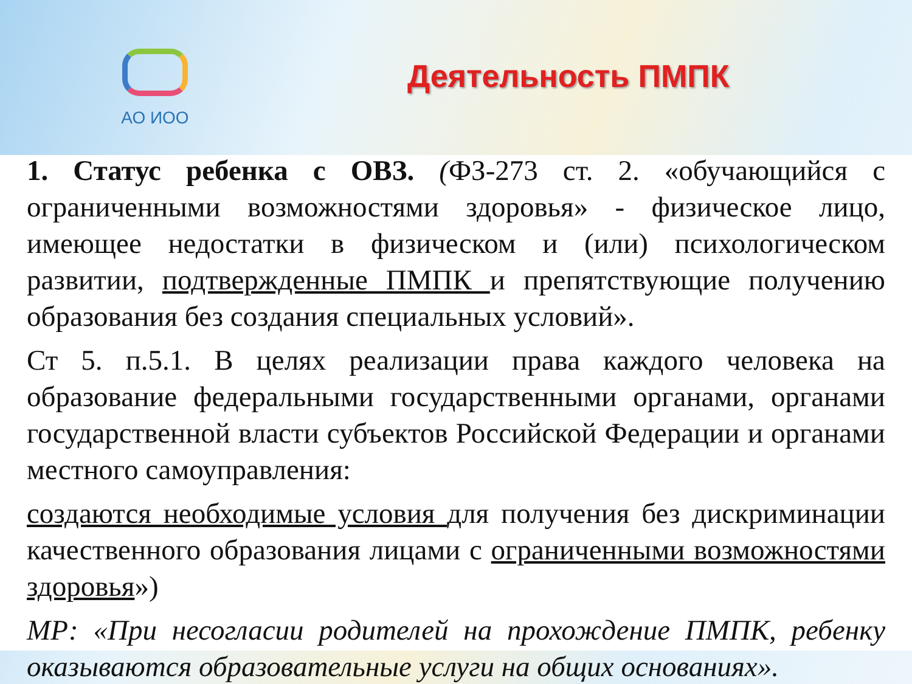АО ИОО
Деятельность ПМПК
1. Статус ребенка с ОВЗ. (ФЗ-273 ст. 2. «обучающийся с ограниченными возможностями здоровья» - физическое лицо, имеющее недостатки в физическом и (или) психологическом развитии, подтвержденные ПМПК и препятствующие получению образования без создания специальных условий».
Ст 5. п.5.1. В целях реализации права каждого человека на образование федеральными государственными органами, органами государственной власти субъектов Российской Федерации и органами местного самоуправления:
создаются необходимые условия для получения без дискриминации качественного образования лицами с ограниченными возможностями здоровья»)
МР: «При несогласии родителей на прохождение ПМПК, ребенку оказываются образовательные услуги на общих основаниях».